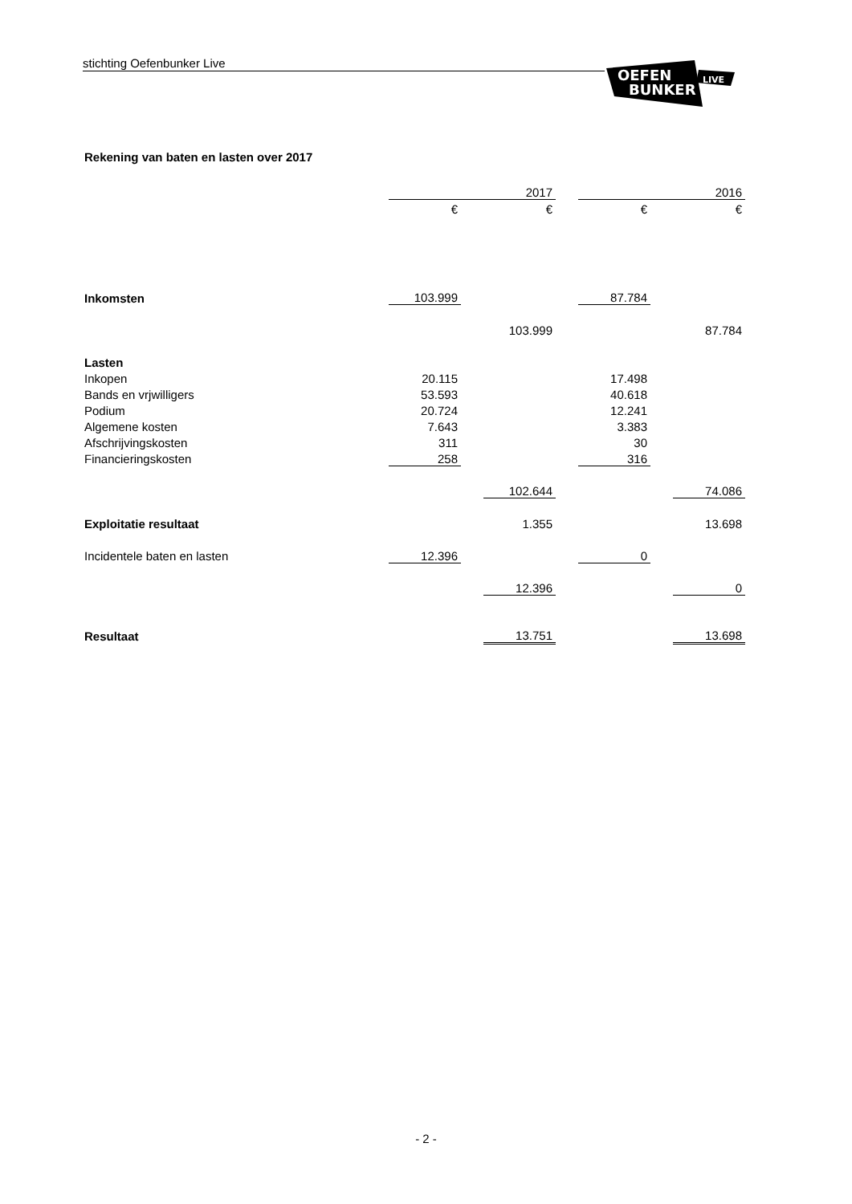stichting Oefenbunker Live
OEFEN
BUNKER
LIVE
Rekening van baten en lasten over 2017
| | | | 2017 | | | | 2016 |
| | € | | € | | € | | € |
| Inkomsten | 103.999 | | | | 87.784 | | |
| | | | 103.999 | | | | 87.784 |
| Lasten | | | | | | | |
| Inkopen | 20.115 | | | | 17.498 | | |
| Bands en vrjwilligers | 53.593 | | | | 40.618 | | |
| Podium | 20.724 | | | | 12.241 | | |
| Algemene kosten | 7.643 | | | | 3.383 | | |
| Afschrijvingskosten | 311 | | | | 30 | | |
| Financieringskosten | 258 | | | | 316 | | |
| | | | 102.644 | | | | 74.086 |
| Exploitatie resultaat | | | 1.355 | | | | 13.698 |
| Incidentele baten en lasten | 12.396 | | | | 0 | | |
| | | | 12.396 | | | | 0 |
| Resultaat | | | 13.751 | | | | 13.698 |
- 2 -